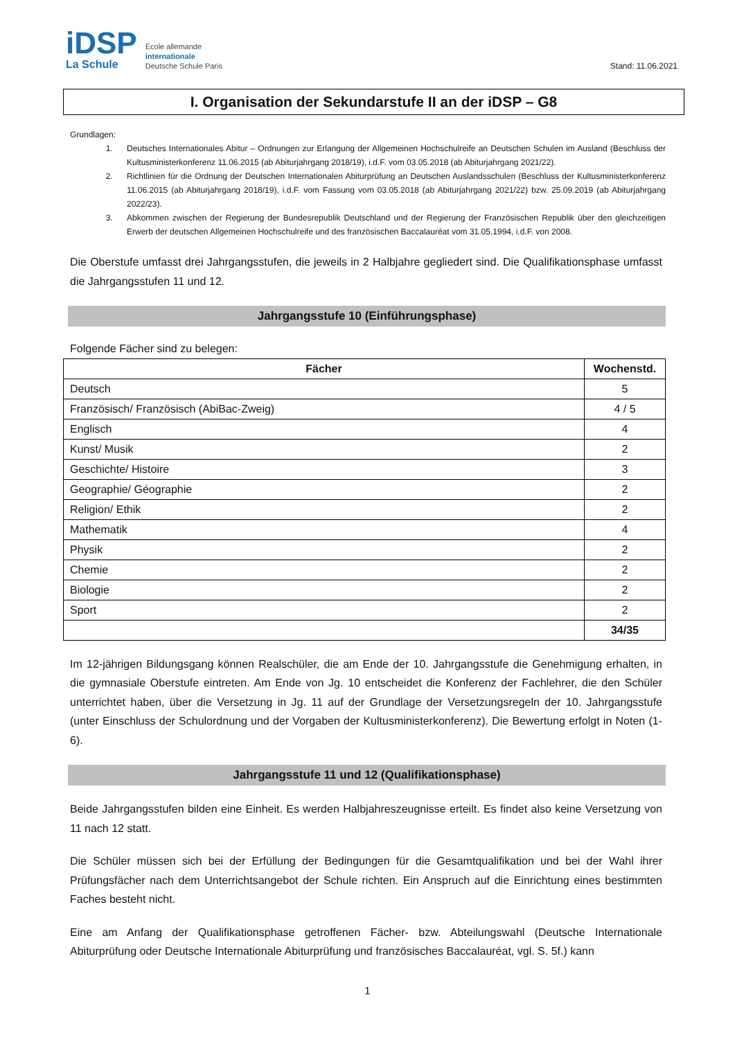iDSP
La Schule
École allemande
internationale
Deutsche Schule Paris
Stand: 11.06.2021
I. Organisation der Sekundarstufe II an der iDSP – G8
Grundlagen:
1. Deutsches Internationales Abitur – Ordnungen zur Erlangung der Allgemeinen Hochschulreife an Deutschen Schulen im Ausland (Beschluss der Kultusministerkonferenz 11.06.2015 (ab Abiturjahrgang 2018/19), i.d.F. vom 03.05.2018 (ab Abiturjahrgang 2021/22).
2. Richtlinien für die Ordnung der Deutschen Internationalen Abiturprüfung an Deutschen Auslandsschulen (Beschluss der Kultusministerkonferenz 11.06.2015 (ab Abiturjahrgang 2018/19), i.d.F. vom Fassung vom 03.05.2018 (ab Abiturjahrgang 2021/22) bzw. 25.09.2019 (ab Abiturjahrgang 2022/23).
3. Abkommen zwischen der Regierung der Bundesrepublik Deutschland und der Regierung der Französischen Republik über den gleichzeitigen Erwerb der deutschen Allgemeinen Hochschulreife und des französischen Baccalauréat vom 31.05.1994, i.d.F. von 2008.
Die Oberstufe umfasst drei Jahrgangsstufen, die jeweils in 2 Halbjahre gegliedert sind. Die Qualifikationsphase umfasst die Jahrgangsstufen 11 und 12.
Jahrgangsstufe 10 (Einführungsphase)
Folgende Fächer sind zu belegen:
| Fächer | Wochenstd. |
| --- | --- |
| Deutsch | 5 |
| Französisch/ Französisch (AbiBac-Zweig) | 4 / 5 |
| Englisch | 4 |
| Kunst/ Musik | 2 |
| Geschichte/ Histoire | 3 |
| Geographie/ Géographie | 2 |
| Religion/ Ethik | 2 |
| Mathematik | 4 |
| Physik | 2 |
| Chemie | 2 |
| Biologie | 2 |
| Sport | 2 |
| | 34/35 |
Im 12-jährigen Bildungsgang können Realschüler, die am Ende der 10. Jahrgangsstufe die Genehmigung erhalten, in die gymnasiale Oberstufe eintreten. Am Ende von Jg. 10 entscheidet die Konferenz der Fachlehrer, die den Schüler unterrichtet haben, über die Versetzung in Jg. 11 auf der Grundlage der Versetzungsregeln der 10. Jahrgangsstufe (unter Einschluss der Schulordnung und der Vorgaben der Kultusministerkonferenz). Die Bewertung erfolgt in Noten (1-6).
Jahrgangsstufe 11 und 12 (Qualifikationsphase)
Beide Jahrgangsstufen bilden eine Einheit. Es werden Halbjahreszeugnisse erteilt. Es findet also keine Versetzung von 11 nach 12 statt.
Die Schüler müssen sich bei der Erfüllung der Bedingungen für die Gesamtqualifikation und bei der Wahl ihrer Prüfungsfächer nach dem Unterrichtsangebot der Schule richten. Ein Anspruch auf die Einrichtung eines bestimmten Faches besteht nicht.
Eine am Anfang der Qualifikationsphase getroffenen Fächer- bzw. Abteilungswahl (Deutsche Internationale Abiturprüfung oder Deutsche Internationale Abiturprüfung und französisches Baccalauréat, vgl. S. 5f.) kann
1